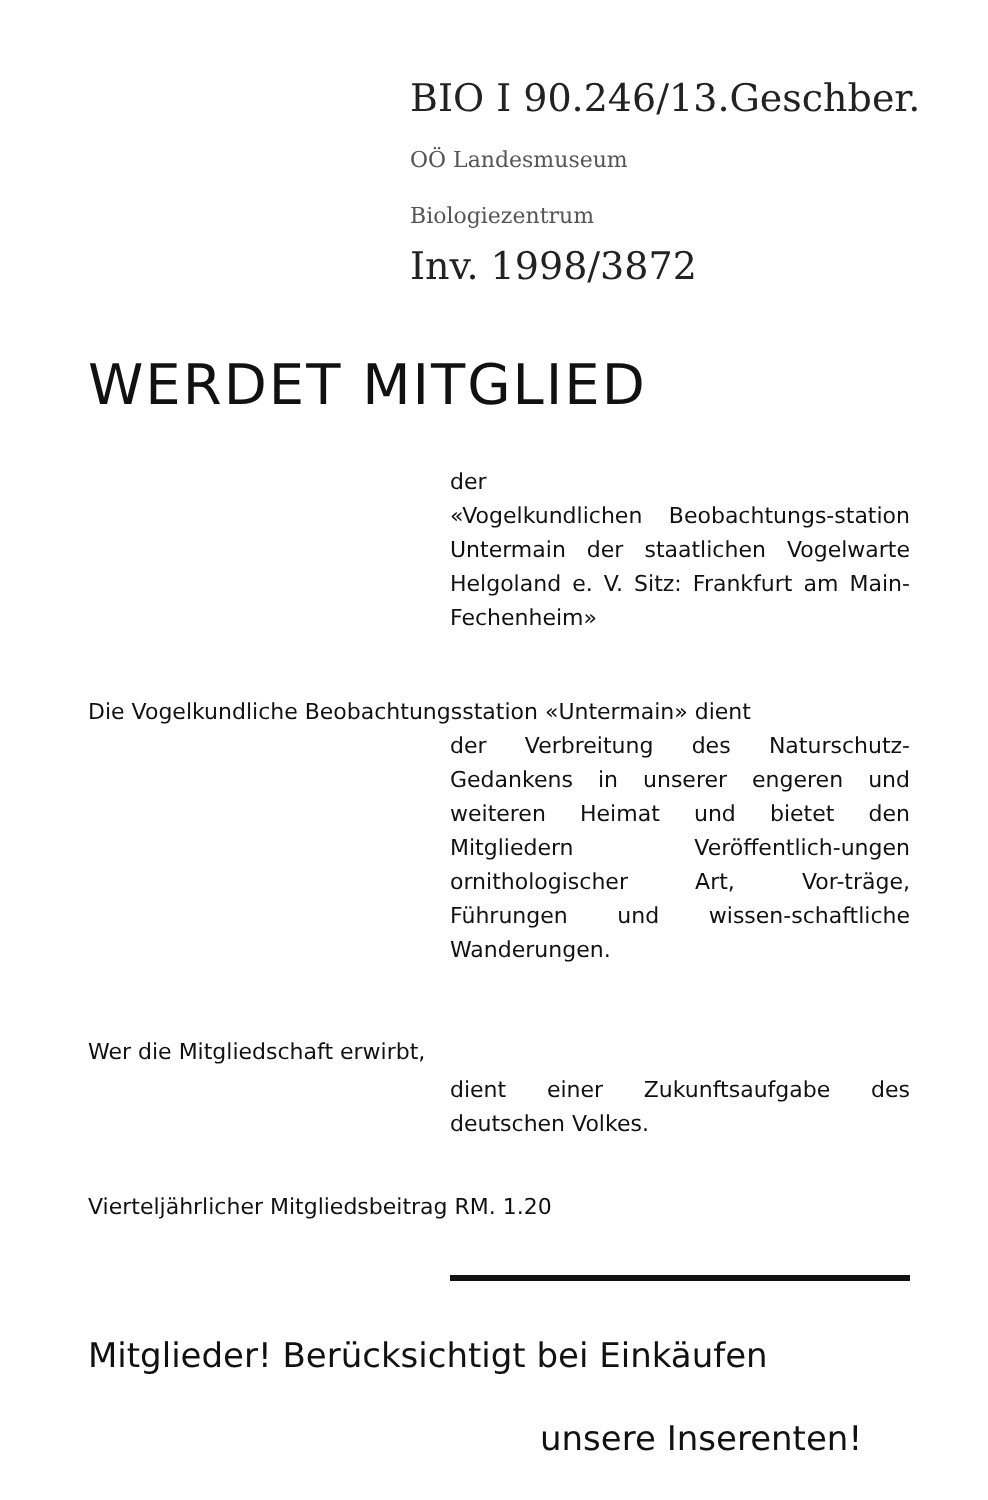BIO I 90.246/13.Geschber.
OÖ Landesmuseum
Biologiezentrum
Inv. 1998/3872
WERDET MITGLIED
der
«Vogelkundlichen Beobachtungs-station Untermain der staatlichen Vogelwarte Helgoland e. V. Sitz: Frankfurt am Main-Fechenheim»
Die Vogelkundliche Beobachtungsstation «Untermain» dient
der Verbreitung des Naturschutz-Gedankens in unserer engeren und weiteren Heimat und bietet den Mitgliedern Veröffentlich-ungen ornithologischer Art, Vor-träge, Führungen und wissen-schaftliche Wanderungen.
Wer die Mitgliedschaft erwirbt,
dient einer Zukunftsaufgabe des deutschen Volkes.
Vierteljährlicher Mitgliedsbeitrag RM. 1.20
Mitglieder! Berücksichtigt bei Einkäufen
unsere Inserenten!